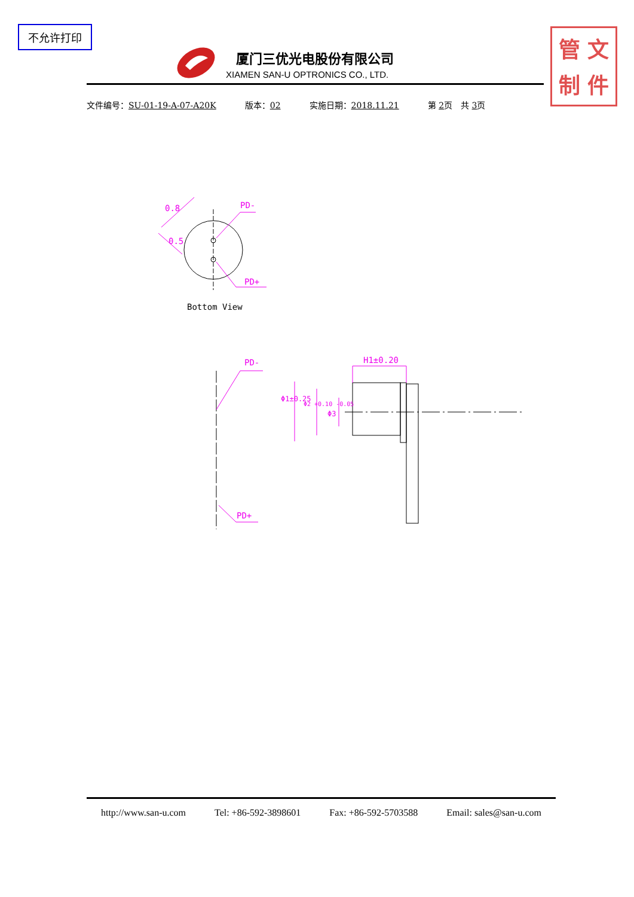不允许打印
管 文
制 件
厦门三优光电股份有限公司
XIAMEN SAN-U OPTRONICS CO., LTD.
文件编号：SU-01-19-A-07-A20K 版本：02 实施日期：2018.11.21 第 2页　共 3页
PD-
PD+
0.8
0.5
Bottom View
PD-
PD+
H1±0.20
Φ1±0.25
Φ2 +0.10 -0.05
Φ3
http://www.san-u.com Tel: +86-592-3898601 Fax: +86-592-5703588 Email: sales@san-u.com